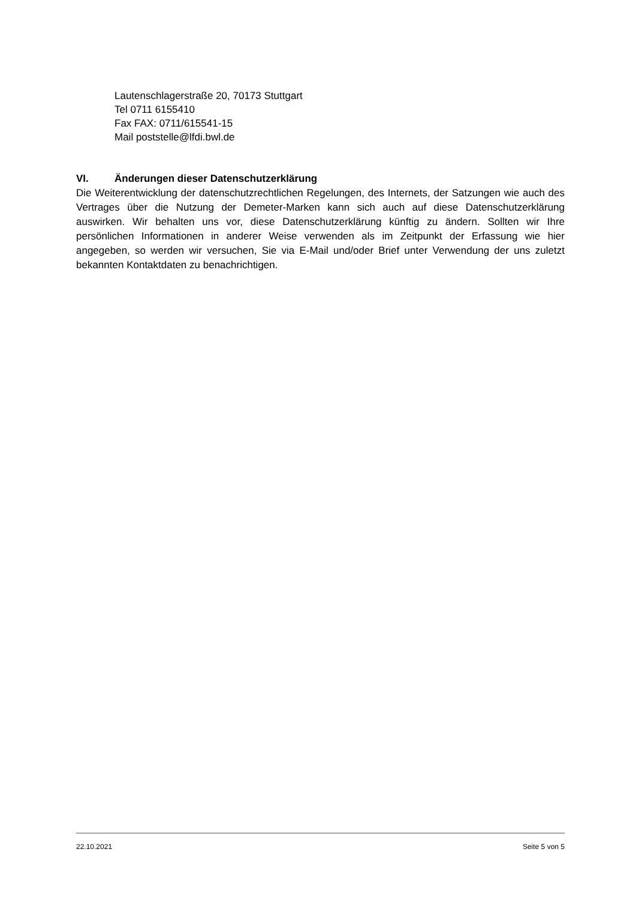Lautenschlagerstraße 20, 70173 Stuttgart
Tel 0711 6155410
Fax FAX: 0711/615541-15
Mail poststelle@lfdi.bwl.de
VI. Änderungen dieser Datenschutzerklärung
Die Weiterentwicklung der datenschutzrechtlichen Regelungen, des Internets, der Satzungen wie auch des Vertrages über die Nutzung der Demeter-Marken kann sich auch auf diese Datenschutzerklärung auswirken. Wir behalten uns vor, diese Datenschutzerklärung künftig zu ändern. Sollten wir Ihre persönlichen Informationen in anderer Weise verwenden als im Zeitpunkt der Erfassung wie hier angegeben, so werden wir versuchen, Sie via E-Mail und/oder Brief unter Verwendung der uns zuletzt bekannten Kontaktdaten zu benachrichtigen.
22.10.2021 Seite 5 von 5